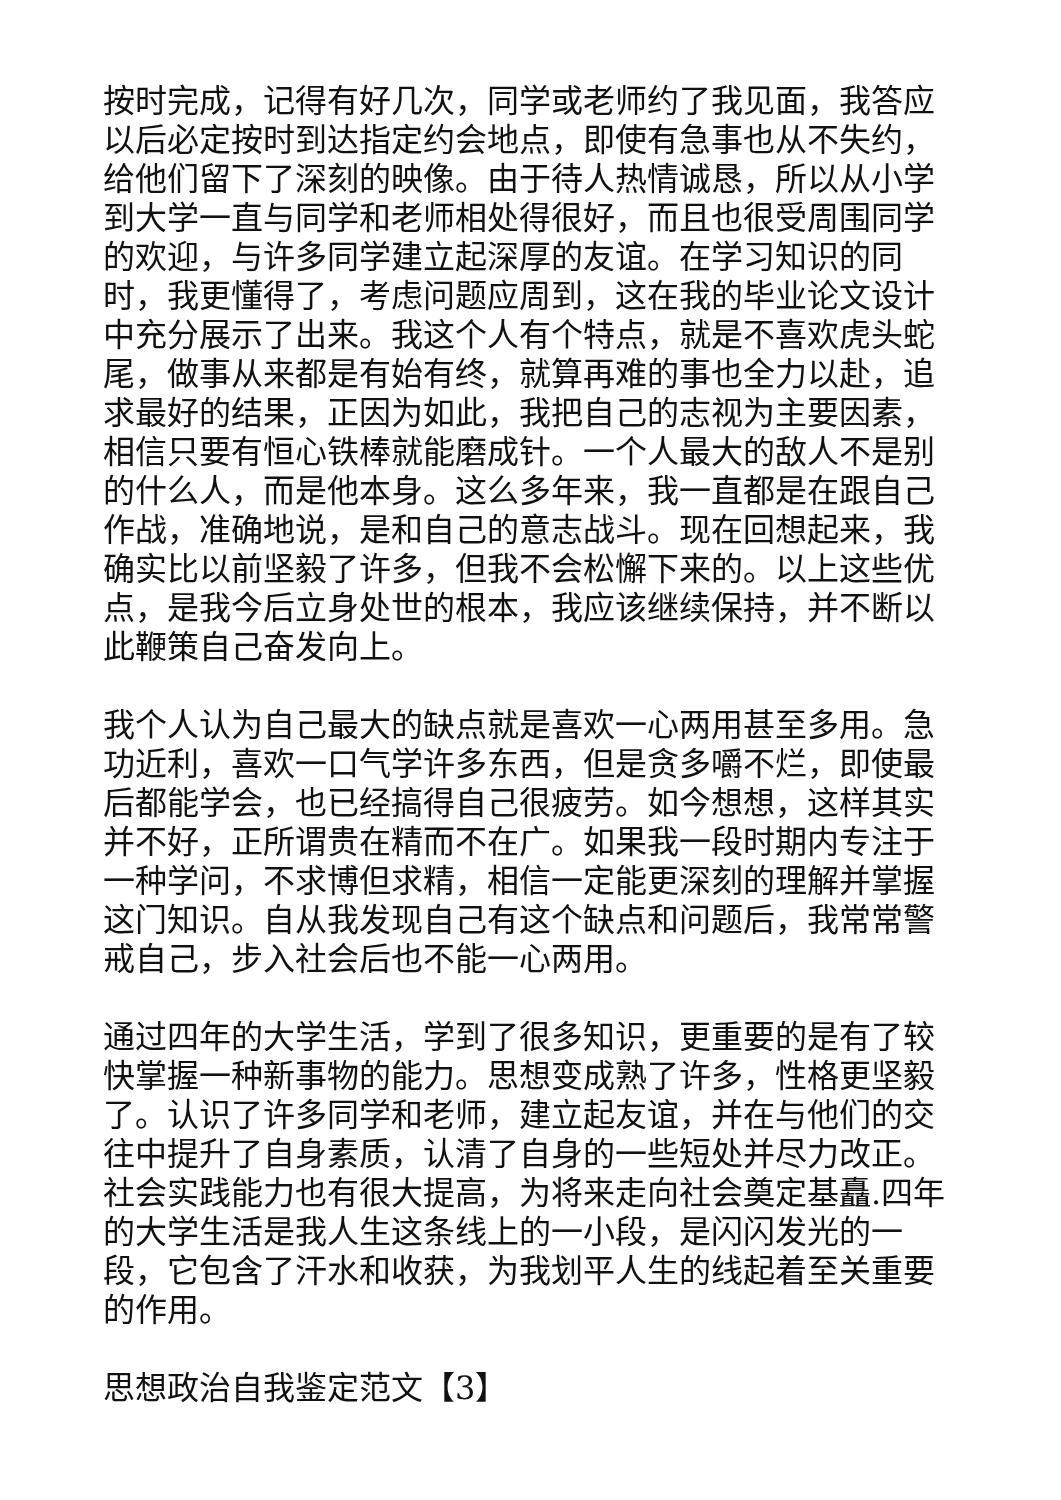按时完成，记得有好几次，同学或老师约了我见面，我答应以后必定按时到达指定约会地点，即使有急事也从不失约，给他们留下了深刻的映像。由于待人热情诚恳，所以从小学到大学一直与同学和老师相处得很好，而且也很受周围同学的欢迎，与许多同学建立起深厚的友谊。在学习知识的同时，我更懂得了，考虑问题应周到，这在我的毕业论文设计中充分展示了出来。我这个人有个特点，就是不喜欢虎头蛇尾，做事从来都是有始有终，就算再难的事也全力以赴，追求最好的结果，正因为如此，我把自己的志视为主要因素，相信只要有恒心铁棒就能磨成针。一个人最大的敌人不是别的什么人，而是他本身。这么多年来，我一直都是在跟自己作战，准确地说，是和自己的意志战斗。现在回想起来，我确实比以前坚毅了许多，但我不会松懈下来的。以上这些优点，是我今后立身处世的根本，我应该继续保持，并不断以此鞭策自己奋发向上。
我个人认为自己最大的缺点就是喜欢一心两用甚至多用。急功近利，喜欢一口气学许多东西，但是贪多嚼不烂，即使最后都能学会，也已经搞得自己很疲劳。如今想想，这样其实并不好，正所谓贵在精而不在广。如果我一段时期内专注于一种学问，不求博但求精，相信一定能更深刻的理解并掌握这门知识。自从我发现自己有这个缺点和问题后，我常常警戒自己，步入社会后也不能一心两用。
通过四年的大学生活，学到了很多知识，更重要的是有了较快掌握一种新事物的能力。思想变成熟了许多，性格更坚毅了。认识了许多同学和老师，建立起友谊，并在与他们的交往中提升了自身素质，认清了自身的一些短处并尽力改正。社会实践能力也有很大提高，为将来走向社会奠定基矗.四年的大学生活是我人生这条线上的一小段，是闪闪发光的一段，它包含了汗水和收获，为我划平人生的线起着至关重要的作用。
思想政治自我鉴定范文【3】